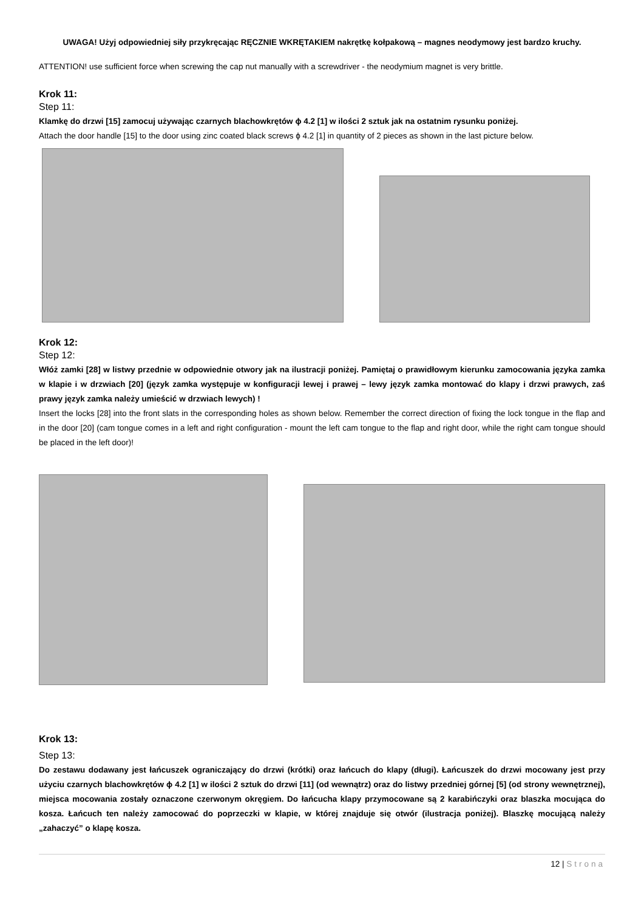UWAGA! Użyj odpowiedniej siły przykręcając RĘCZNIE WKRĘTAKIEM nakrętkę kołpakową – magnes neodymowy jest bardzo kruchy.
ATTENTION! use sufficient force when screwing the cap nut manually with a screwdriver - the neodymium magnet is very brittle.
Krok 11:
Step 11:
Klamkę do drzwi [15] zamocuj używając czarnych blachowkrętów ϕ 4.2 [1] w ilości 2 sztuk jak na ostatnim rysunku poniżej.
Attach the door handle [15] to the door using zinc coated black screws ϕ 4.2 [1] in quantity of 2 pieces as shown in the last picture below.
Krok 12:
Step 12:
Włóż zamki [28] w listwy przednie w odpowiednie otwory jak na ilustracji poniżej. Pamiętaj o prawidłowym kierunku zamocowania języka zamka w klapie i w drzwiach [20] (język zamka występuje w konfiguracji lewej i prawej – lewy język zamka montować do klapy i drzwi prawych, zaś prawy język zamka należy umieścić w drzwiach lewych) !
Insert the locks [28] into the front slats in the corresponding holes as shown below. Remember the correct direction of fixing the lock tongue in the flap and in the door [20] (cam tongue comes in a left and right configuration - mount the left cam tongue to the flap and right door, while the right cam tongue should be placed in the left door)!
Krok 13:
Step 13:
Do zestawu dodawany jest łańcuszek ograniczający do drzwi (krótki) oraz łańcuch do klapy (długi). Łańcuszek do drzwi mocowany jest przy użyciu czarnych blachowkrętów ϕ 4.2 [1] w ilości 2 sztuk do drzwi [11] (od wewnątrz) oraz do listwy przedniej górnej [5] (od strony wewnętrznej), miejsca mocowania zostały oznaczone czerwonym okręgiem. Do łańcucha klapy przymocowane są 2 karabińczyki oraz blaszka mocująca do kosza. Łańcuch ten należy zamocować do poprzeczki w klapie, w której znajduje się otwór (ilustracja poniżej). Blaszkę mocującą należy „zahaczyć” o klapę kosza.
12 | Strona